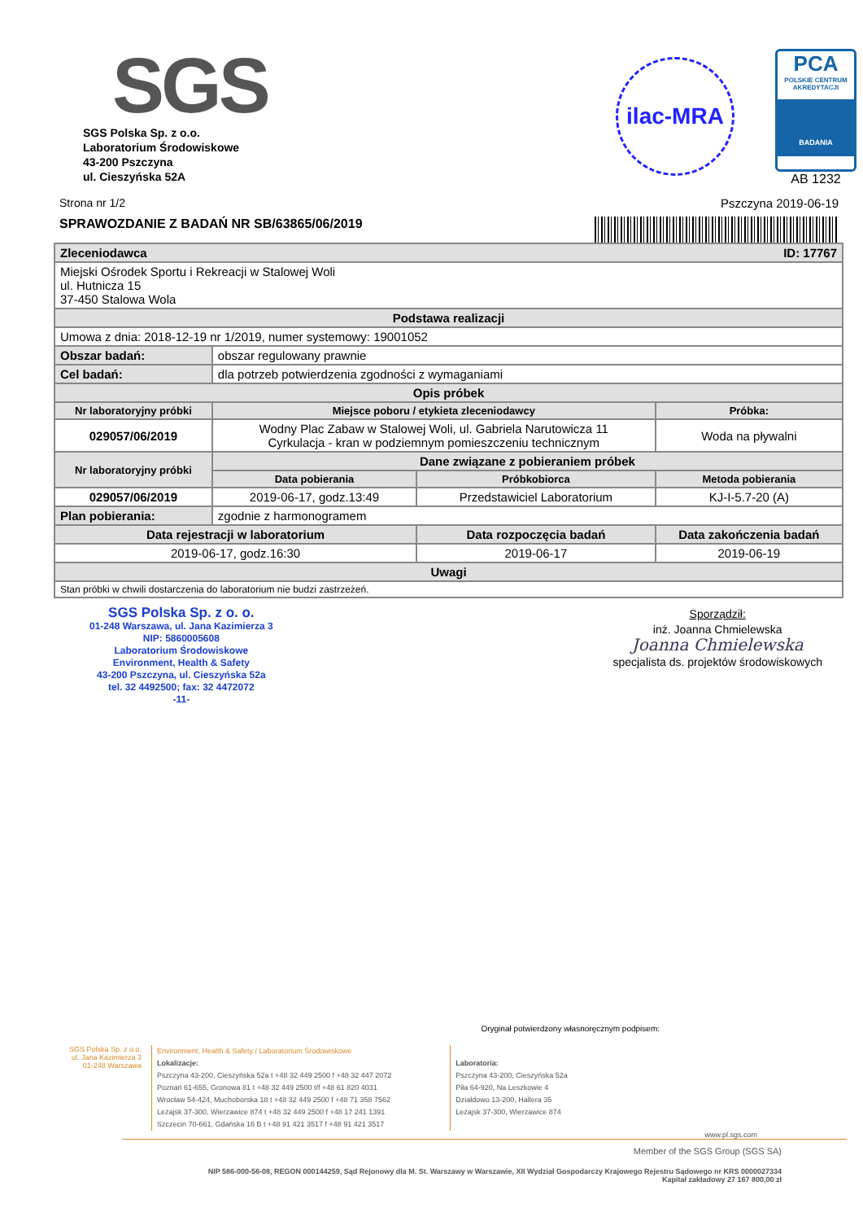SGS
SGS Polska Sp. z o.o.
Laboratorium Środowiskowe
43-200 Pszczyna
ul. Cieszyńska 52A
ilac-MRA
PCA
POLSKIE CENTRUM AKREDYTACJI
BADANIA
AB 1232
Strona nr 1/2 Pszczyna 2019-06-19
SPRAWOZDANIE Z BADAŃ NR SB/63865/06/2019
| Zleceniodawca ID: 17767 | | | | |
| --- | --- | --- | --- | --- |
| Miejski Ośrodek Sportu i Rekreacji w Stalowej Woli ul. Hutnicza 15 37-450 Stalowa Wola | | | | |
| Podstawa realizacji | | | | |
| Umowa z dnia: 2018-12-19 nr 1/2019, numer systemowy: 19001052 | | | | |
| Obszar badań: | obszar regulowany prawnie | | | |
| Cel badań: | dla potrzeb potwierdzenia zgodności z wymaganiami | | | |
| Opis próbek | | | | |
| Nr laboratoryjny próbki | Miejsce poboru / etykieta zleceniodawcy | | | Próbka: |
| 029057/06/2019 | Wodny Plac Zabaw w Stalowej Woli, ul. Gabriela Narutowicza 11 Cyrkulacja - kran w podziemnym pomieszczeniu technicznym | | | Woda na pływalni |
| Nr laboratoryjny próbki | Dane związane z pobieraniem próbek | | | |
| | Data pobierania | Próbkobiorca | | Metoda pobierania |
| 029057/06/2019 | 2019-06-17, godz.13:49 | Przedstawiciel Laboratorium | | KJ-I-5.7-20 (A) |
| Plan pobierania: | zgodnie z harmonogramem | | | |
| Data rejestracji w laboratorium | | Data rozpoczęcia badań | Data zakończenia badań | |
| 2019-06-17, godz.16:30 | | 2019-06-17 | 2019-06-19 | |
| Uwagi | | | | |
| Stan próbki w chwili dostarczenia do laboratorium nie budzi zastrzeżeń. | | | | |
SGS Polska Sp. z o. o.
01-248 Warszawa, ul. Jana Kazimierza 3
NIP: 5860005608
Laboratorium Środowiskowe
Environment, Health & Safety
43-200 Pszczyna, ul. Cieszyńska 52a
tel. 32 4492500; fax: 32 4472072
-11-
Sporządził:
inż. Joanna Chmielewska
Joanna Chmielewska
specjalista ds. projektów środowiskowych
Oryginał potwierdzony własnoręcznym podpisem:
SGS Polska Sp. z o.o.
ul. Jana Kazimierza 3
01-248 Warszawa
Environment, Health & Safety / Laboratorium Środowiskowe
Lokalizacje:
Pszczyna 43-200, Cieszyńska 52a t +48 32 449 2500 f +48 32 447 2072
Poznań 61-655, Gronowa 81 t +48 32 449 2500 t/f +48 61 820 4031
Wrocław 54-424, Muchoborska 18 t +48 32 449 2500 f +48 71 358 7562
Leżajsk 37-300, Wierzawice 874 t +48 32 449 2500 f +48 17 241 1391
Szczecin 70-661, Gdańska 16 B t +48 91 421 3517 f +48 91 421 3517
Laboratoria:
Pszczyna 43-200, Cieszyńska 52a
Piła 64-920, Na Leszkowie 4
Działdowo 13-200, Hallera 35
Leżajsk 37-300, Wierzawice 874
www.pl.sgs.com
Member of the SGS Group (SGS SA)
NIP 586-000-56-08, REGON 000144259, Sąd Rejonowy dla M. St. Warszawy w Warszawie, XII Wydział Gospodarczy Krajowego Rejestru Sądowego nr KRS 0000027334
Kapitał zakładowy 27 167 800,00 zł